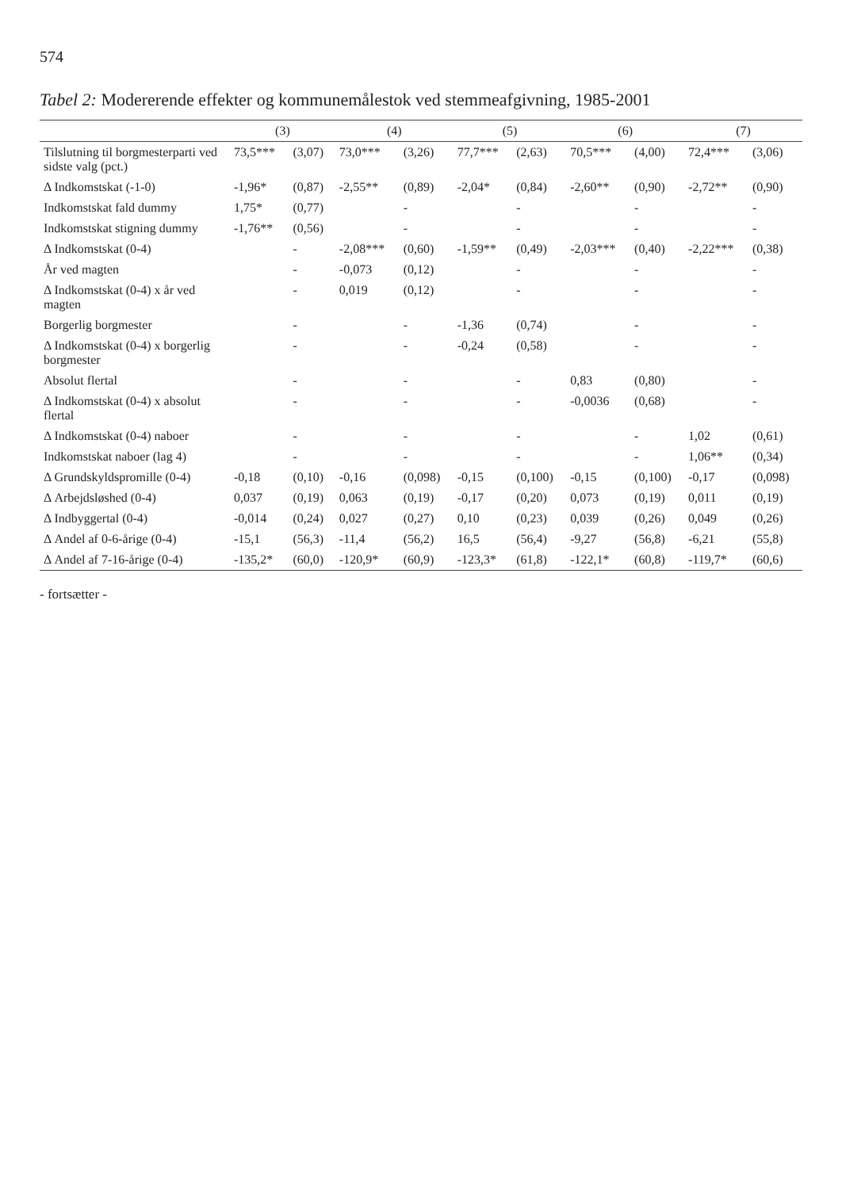574
Tabel 2: Modererende effekter og kommunemålestok ved stemmeafgivning, 1985-2001
| | (3) | | (4) | | (5) | | (6) | | (7) | |
| --- | --- | --- | --- | --- | --- | --- | --- | --- | --- | --- |
| Tilslutning til borgmesterparti ved sidste valg (pct.) | 73,5*** | (3,07) | 73,0*** | (3,26) | 77,7*** | (2,63) | 70,5*** | (4,00) | 72,4*** | (3,06) |
| Δ Indkomstskat (-1-0) | -1,96* | (0,87) | -2,55** | (0,89) | -2,04* | (0,84) | -2,60** | (0,90) | -2,72** | (0,90) |
| Indkomstskat fald dummy | 1,75* | (0,77) | | - | | - | | - | | - |
| Indkomstskat stigning dummy | -1,76** | (0,56) | | - | | - | | - | | - |
| Δ Indkomstskat (0-4) | | - | -2,08*** | (0,60) | -1,59** | (0,49) | -2,03*** | (0,40) | -2,22*** | (0,38) |
| År ved magten | | - | -0,073 | (0,12) | | - | | - | | - |
| Δ Indkomstskat (0-4) x år ved magten | | - | 0,019 | (0,12) | | - | | - | | - |
| Borgerlig borgmester | | - | | - | -1,36 | (0,74) | | - | | - |
| Δ Indkomstskat (0-4) x borgerlig borgmester | | - | | - | -0,24 | (0,58) | | - | | - |
| Absolut flertal | | - | | - | | - | 0,83 | (0,80) | | - |
| Δ Indkomstskat (0-4) x absolut flertal | | - | | - | | - | -0,0036 | (0,68) | | - |
| Δ Indkomstskat (0-4) naboer | | - | | - | | - | | - | 1,02 | (0,61) |
| Indkomstskat naboer (lag 4) | | - | | - | | - | | - | 1,06** | (0,34) |
| Δ Grundskyldspromille (0-4) | -0,18 | (0,10) | -0,16 | (0,098) | -0,15 | (0,100) | -0,15 | (0,100) | -0,17 | (0,098) |
| Δ Arbejdsløshed (0-4) | 0,037 | (0,19) | 0,063 | (0,19) | -0,17 | (0,20) | 0,073 | (0,19) | 0,011 | (0,19) |
| Δ Indbyggertal (0-4) | -0,014 | (0,24) | 0,027 | (0,27) | 0,10 | (0,23) | 0,039 | (0,26) | 0,049 | (0,26) |
| Δ Andel af 0-6-årige (0-4) | -15,1 | (56,3) | -11,4 | (56,2) | 16,5 | (56,4) | -9,27 | (56,8) | -6,21 | (55,8) |
| Δ Andel af 7-16-årige (0-4) | -135,2* | (60,0) | -120,9* | (60,9) | -123,3* | (61,8) | -122,1* | (60,8) | -119,7* | (60,6) |
- fortsætter -